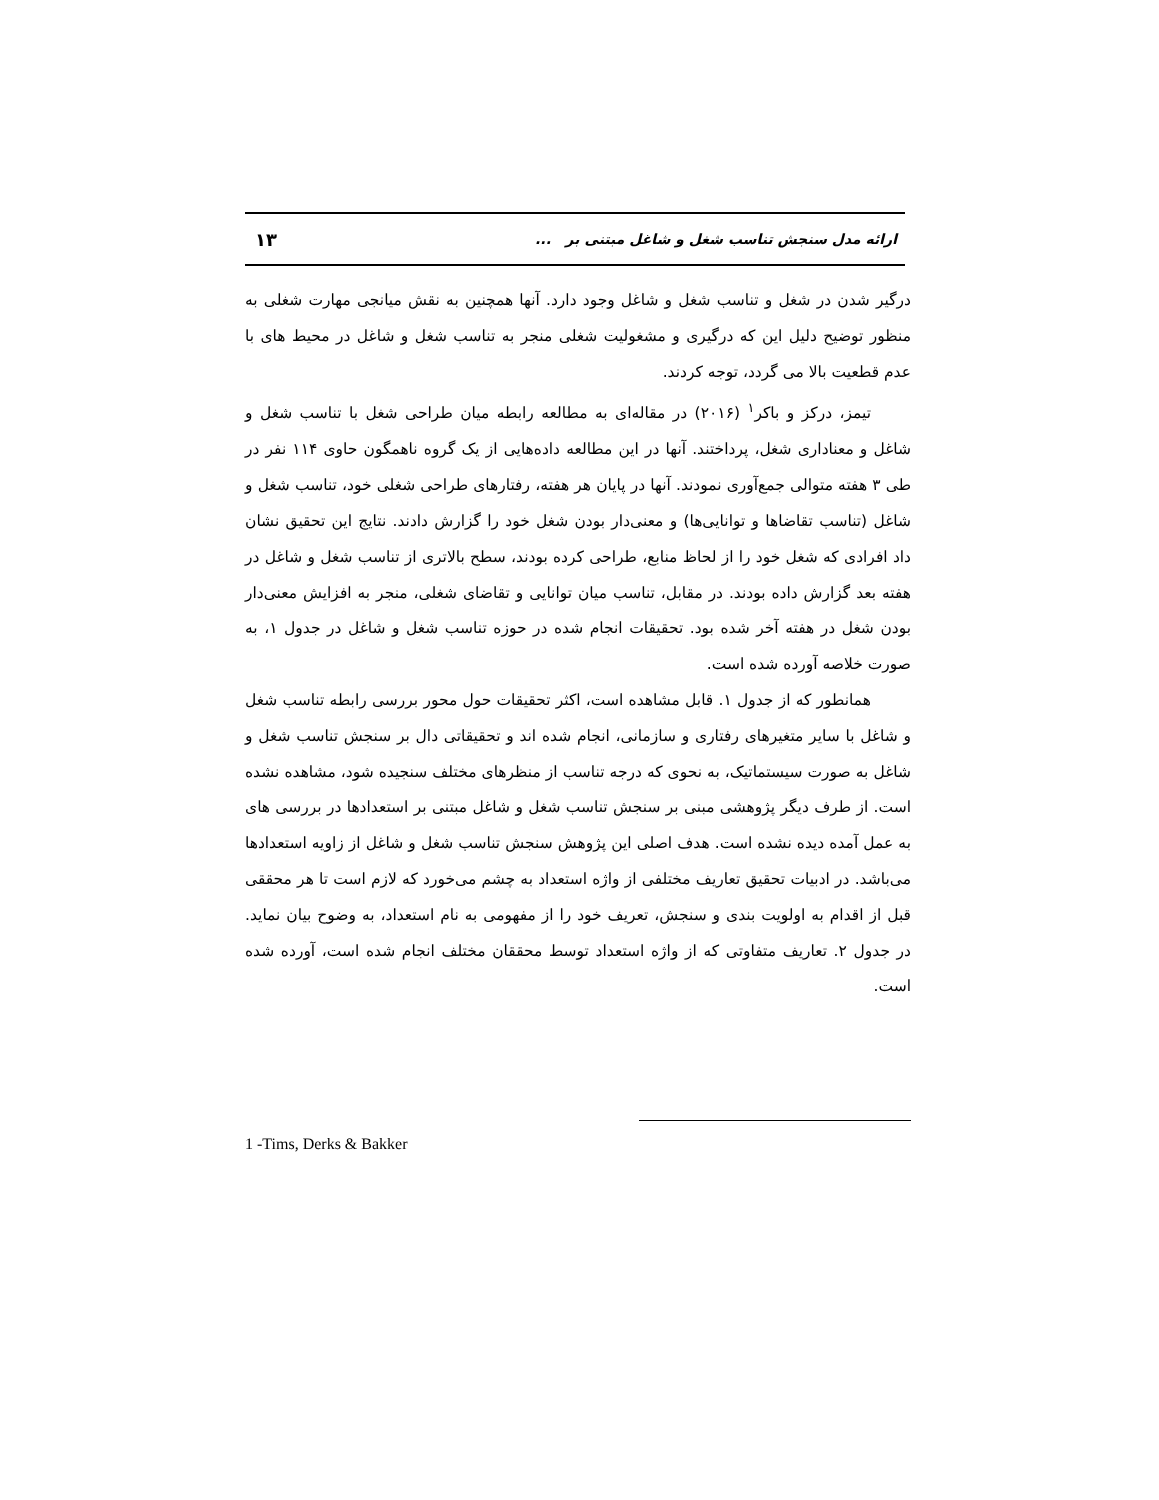۱۳ ارائه مدل سنجش تناسب شغل و شاغل مبتنی بر ...
درگیر شدن در شغل و تناسب شغل و شاغل وجود دارد. آنها همچنین به نقش میانجی مهارت شغلی به منظور توضیح دلیل این که درگیری و مشغولیت شغلی منجر به تناسب شغل و شاغل در محیط های با عدم قطعیت بالا می گردد، توجه کردند.
تیمز، درکز و باکر<sup>۱</sup> (۲۰۱۶) در مقاله‌ای به مطالعه رابطه میان طراحی شغل با تناسب شغل و شاغل و معناداری شغل، پرداختند. آنها در این مطالعه داده‌هایی از یک گروه ناهمگون حاوی ۱۱۴ نفر در طی ۳ هفته متوالی جمع‌آوری نمودند. آنها در پایان هر هفته، رفتارهای طراحی شغلی خود، تناسب شغل و شاغل (تناسب تقاضاها و توانایی‌ها) و معنی‌دار بودن شغل خود را گزارش دادند. نتایج این تحقیق نشان داد افرادی که شغل خود را از لحاظ منابع، طراحی کرده بودند، سطح بالاتری از تناسب شغل و شاغل در هفته بعد گزارش داده بودند. در مقابل، تناسب میان توانایی و تقاضای شغلی، منجر به افزایش معنی‌دار بودن شغل در هفته آخر شده بود. تحقیقات انجام شده در حوزه تناسب شغل و شاغل در جدول ۱، به صورت خلاصه آورده شده است.
همانطور که از جدول ۱. قابل مشاهده است، اکثر تحقیقات حول محور بررسی رابطه تناسب شغل و شاغل با سایر متغیرهای رفتاری و سازمانی، انجام شده اند و تحقیقاتی دال بر سنجش تناسب شغل و شاغل به صورت سیستماتیک، به نحوی که درجه تناسب از منظرهای مختلف سنجیده شود، مشاهده نشده است. از طرف دیگر پژوهشی مبنی بر سنجش تناسب شغل و شاغل مبتنی بر استعدادها در بررسی های به عمل آمده دیده نشده است. هدف اصلی این پژوهش سنجش تناسب شغل و شاغل از زاویه استعدادها می‌باشد. در ادبیات تحقیق تعاریف مختلفی از واژه استعداد به چشم می‌خورد که لازم است تا هر محققی قبل از اقدام به اولویت بندی و سنجش، تعریف خود را از مفهومی به نام استعداد، به وضوح بیان نماید. در جدول ۲. تعاریف متفاوتی که از واژه استعداد توسط محققان مختلف انجام شده است، آورده شده است.
1 -Tims, Derks & Bakker